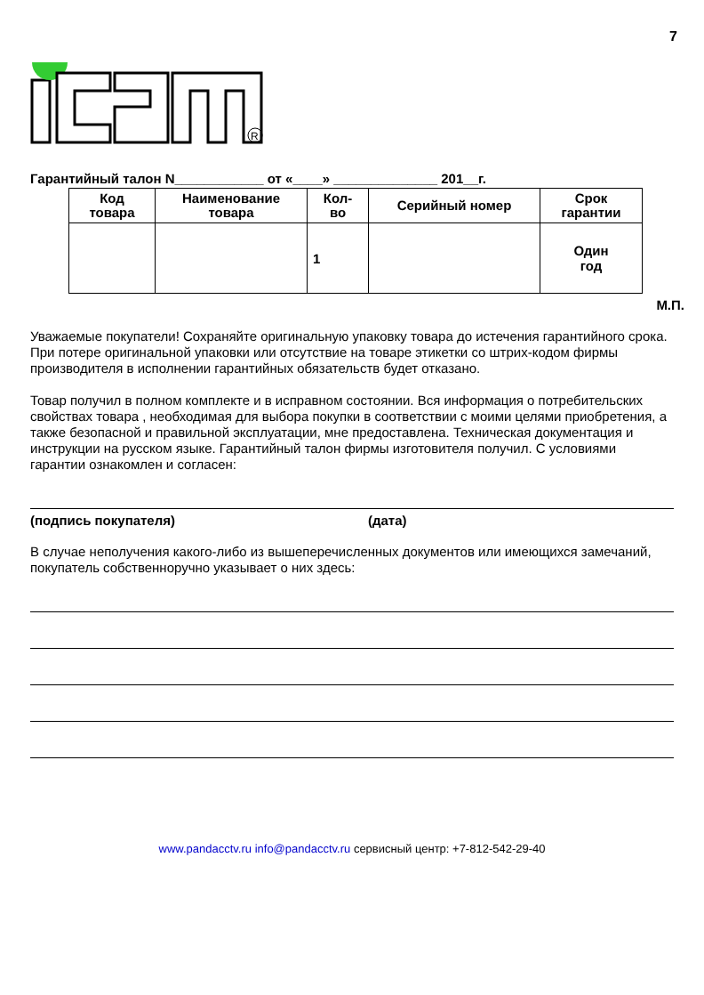7
R
Гарантийный талон N____________ от «____» ______________ 201__г.
| Код товара | Наименование товара | Кол- во | Серийный номер | Срок гарантии |
| --- | --- | --- | --- | --- |
| | | 1 | | Один год |
М.П.
Уважаемые покупатели! Сохраняйте оригинальную упаковку товара до истечения гарантийного срока. При потере оригинальной упаковки или отсутствие на товаре этикетки со штрих-кодом фирмы производителя в исполнении гарантийных обязательств будет отказано.
Товар получил в полном комплекте и в исправном состоянии. Вся информация о потребительских свойствах товара , необходимая для выбора покупки в соответствии с моими целями приобретения, а также безопасной и правильной эксплуатации, мне предоставлена. Техническая документация и инструкции на русском языке. Гарантийный талон фирмы изготовителя получил. С условиями гарантии ознакомлен и согласен:
(подпись покупателя) (дата)
В случае неполучения какого-либо из вышеперечисленных документов или имеющихся замечаний, покупатель собственноручно указывает о них здесь:
www.pandacctv.ru info@pandacctv.ru сервисный центр: +7-812-542-29-40